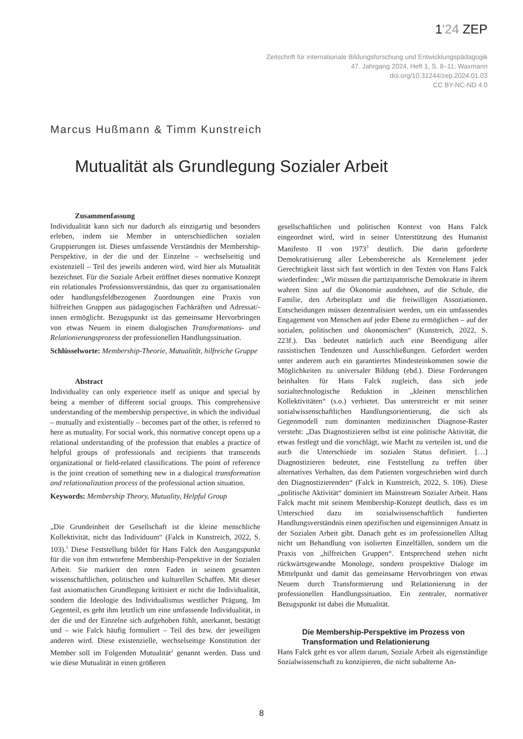1'24 ZEP
Zeitschrift für internationale Bildungsforschung und Entwicklungspädagogik
47. Jahrgang 2024, Heft 1, S. 8–11; Waxmann
doi.org/10.31244/zep.2024.01.03
CC BY-NC-ND 4.0
Marcus Hußmann & Timm Kunstreich
Mutualität als Grundlegung Sozialer Arbeit
Zusammenfassung
Individualität kann sich nur dadurch als einzigartig und besonders erleben, indem sie Member in unterschiedlichen sozialen Gruppierungen ist. Dieses umfassende Verständnis der Membership-Perspektive, in der die und der Einzelne – wechselseitig und existenziell – Teil des jeweils anderen wird, wird hier als Mutualität bezeichnet. Für die Soziale Arbeit eröffnet dieses normative Konzept ein relationales Professionsverständnis, das quer zu organisationalen oder handlungsfeldbezogenen Zuordnungen eine Praxis von hilfreichen Gruppen aus pädagogischen Fachkräften und Adressat/-innen ermöglicht. Bezugspunkt ist das gemeinsame Hervorbringen von etwas Neuem in einem dialogischen Transformations- und Relationierungsprozess der professionellen Handlungssituation.
Schlüsselworte: Membership-Theorie, Mutualität, hilfreiche Gruppe
Abstract
Individuality can only experience itself as unique and special by being a member of different social groups. This comprehensive understanding of the membership perspective, in which the individual – mutually and existentially – becomes part of the other, is referred to here as mutuality. For social work, this normative concept opens up a relational understanding of the profession that enables a practice of helpful groups of professionals and recipients that transcends organizational or field-related classifications. The point of reference is the joint creation of something new in a dialogical transformation and relationalization process of the professional action situation.
Keywords: Membership Theory, Mutuality, Helpful Group
„Die Grundeinheit der Gesellschaft ist die kleine menschliche Kollektivität, nicht das Individuum“ (Falck in Kunstreich, 2022, S. 103).<sup>1</sup> Diese Feststellung bildet für Hans Falck den Ausgangspunkt für die von ihm entworfene Membership-Perspektive in der Sozialen Arbeit. Sie markiert den roten Faden in seinem gesamten wissenschaftlichen, politischen und kulturellen Schaffen. Mit dieser fast axiomatischen Grundlegung kritisiert er nicht die Individualität, sondern die Ideologie des Individualismus westlicher Prägung. Im Gegenteil, es geht ihm letztlich um eine umfassende Individualität, in der die und der Einzelne sich aufgehoben fühlt, anerkannt, bestätigt und – wie Falck häufig formuliert – Teil des bzw. der jeweiligen anderen wird. Diese existenzielle, wechselseitige Konstitution der Member soll im Folgenden Mutualität<sup>2</sup> genannt werden. Dass und wie diese Mutualität in einen größeren
gesellschaftlichen und politischen Kontext von Hans Falck eingeordnet wird, wird in seiner Unterstützung des Humanist Manifesto II von 1973<sup>3</sup> deutlich. Die darin geforderte Demokratisierung aller Lebensbereiche als Kernelement jeder Gerechtigkeit lässt sich fast wörtlich in den Texten von Hans Falck wiederfinden: „Wir müssen die partizipatorische Demokratie in ihrem wahren Sinn auf die Ökonomie ausdehnen, auf die Schule, die Familie, den Arbeitsplatz und die freiwilligen Assoziationen. Entscheidungen müssen dezentralisiert werden, um ein umfassendes Engagement von Menschen auf jeder Ebene zu ermöglichen – auf der sozialen, politischen und ökonomischen“ (Kunstreich, 2022, S. 223f.). Das bedeutet natürlich auch eine Beendigung aller rassistischen Tendenzen und Ausschließungen. Gefordert werden unter anderem auch ein garantiertes Mindesteinkommen sowie die Möglichkeiten zu universaler Bildung (ebd.). Diese Forderungen beinhalten für Hans Falck zugleich, dass sich jede sozialtechnologische Reduktion in „kleinen menschlichen Kollektivitäten“ (s.o.) verbietet. Das unterstreicht er mit seiner sozialwissenschaftlichen Handlungsorientierung, die sich als Gegenmodell zum dominanten medizinischen Diagnose-Raster versteht: „Das Diagnostizieren selbst ist eine politische Aktivität, die etwas festlegt und die vorschlägt, wie Macht zu verteilen ist, und die auch die Unterschiede im sozialen Status definiert. […] Diagnostizieren bedeutet, eine Feststellung zu treffen über alternatives Verhalten, das dem Patienten vorgeschrieben wird durch den Diagnostizierenden“ (Falck in Kunstreich, 2022, S. 106). Diese „politische Aktivität“ dominiert im Mainstream Sozialer Arbeit. Hans Falck macht mit seinem Membership-Konzept deutlich, dass es im Unterschied dazu im sozialwissenschaftlich fundierten Handlungsverständnis einen spezifischen und eigensinnigen Ansatz in der Sozialen Arbeit gibt. Danach geht es im professionellen Alltag nicht um Behandlung von isolierten Einzelfällen, sondern um die Praxis von „hilfreichen Gruppen“. Entsprechend stehen nicht rückwärtsgewandte Monologe, sondern prospektive Dialoge im Mittelpunkt und damit das gemeinsame Hervorbringen von etwas Neuem durch Transformierung und Relationierung in der professionellen Handlungssituation. Ein zentraler, normativer Bezugspunkt ist dabei die Mutualität.
Die Membership-Perspektive im Prozess von Transformation und Relationierung
Hans Falck geht es vor allem darum, Soziale Arbeit als eigenständige Sozialwissenschaft zu konzipieren, die nicht subalterne An-
8